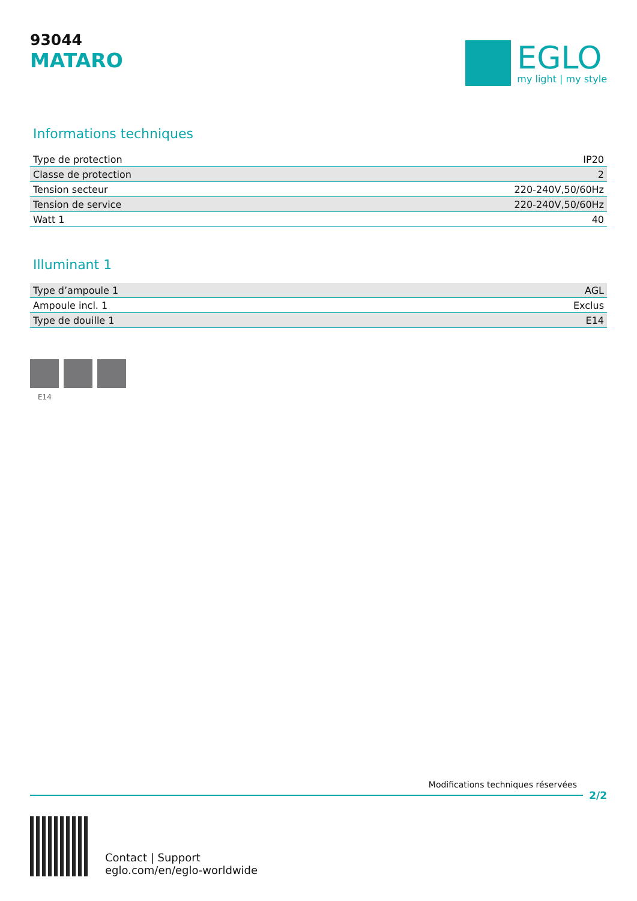93044
MATARO
EGLO
my light | my style
Informations techniques
| Type de protection | IP20 |
| Classe de protection | 2 |
| Tension secteur | 220-240V,50/60Hz |
| Tension de service | 220-240V,50/60Hz |
| Watt 1 | 40 |
Illuminant 1
| Type d’ampoule 1 | AGL |
| Ampoule incl. 1 | Exclus |
| Type de douille 1 | E14 |
E14
Modifications techniques réservées
2/2
Contact | Support
eglo.com/en/eglo-worldwide